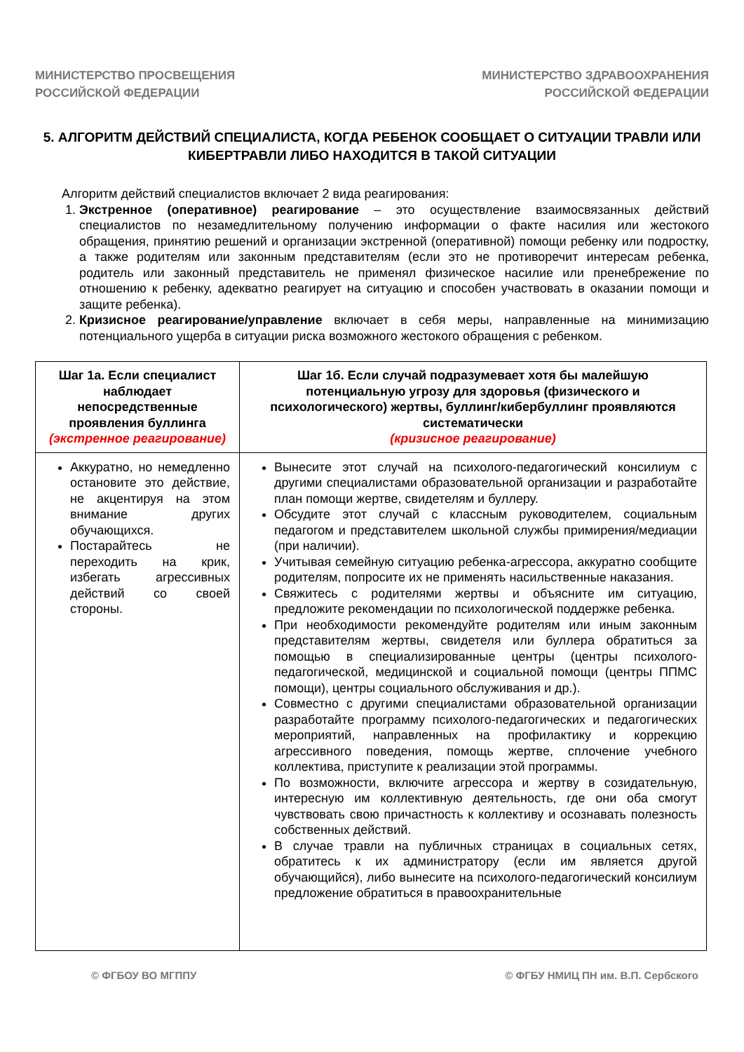МИНИСТЕРСТВО ПРОСВЕЩЕНИЯ
РОССИЙСКОЙ ФЕДЕРАЦИИ
МИНИСТЕРСТВО ЗДРАВООХРАНЕНИЯ
РОССИЙСКОЙ ФЕДЕРАЦИИ
5. АЛГОРИТМ ДЕЙСТВИЙ СПЕЦИАЛИСТА, КОГДА РЕБЕНОК СООБЩАЕТ О СИТУАЦИИ ТРАВЛИ ИЛИ КИБЕРТРАВЛИ ЛИБО НАХОДИТСЯ В ТАКОЙ СИТУАЦИИ
Алгоритм действий специалистов включает 2 вида реагирования:
1. Экстренное (оперативное) реагирование – это осуществление взаимосвязанных действий специалистов по незамедлительному получению информации о факте насилия или жестокого обращения, принятию решений и организации экстренной (оперативной) помощи ребенку или подростку, а также родителям или законным представителям (если это не противоречит интересам ребенка, родитель или законный представитель не применял физическое насилие или пренебрежение по отношению к ребенку, адекватно реагирует на ситуацию и способен участвовать в оказании помощи и защите ребенка).
2. Кризисное реагирование/управление включает в себя меры, направленные на минимизацию потенциального ущерба в ситуации риска возможного жестокого обращения с ребенком.
| Шаг 1а. Если специалист наблюдает непосредственные проявления буллинга (экстренное реагирование) | Шаг 1б. Если случай подразумевает хотя бы малейшую потенциальную угрозу для здоровья (физического и психологического) жертвы, буллинг/кибербуллинг проявляются систематически (кризисное реагирование) |
| --- | --- |
| Аккуратно, но немедленно остановите это действие, не акцентируя на этом внимание других обучающихся. Постарайтесь не переходить на крик, избегать агрессивных действий со своей стороны. | Вынесите этот случай на психолого-педагогический консилиум с другими специалистами образовательной организации и разработайте план помощи жертве, свидетелям и буллеру. Обсудите этот случай с классным руководителем, социальным педагогом и представителем школьной службы примирения/медиации (при наличии). Учитывая семейную ситуацию ребенка-агрессора, аккуратно сообщите родителям, попросите их не применять насильственные наказания. Свяжитесь с родителями жертвы и объясните им ситуацию, предложите рекомендации по психологической поддержке ребенка. При необходимости рекомендуйте родителям или иным законным представителям жертвы, свидетеля или буллера обратиться за помощью в специализированные центры (центры психолого-педагогической, медицинской и социальной помощи (центры ППМС помощи), центры социального обслуживания и др.). Совместно с другими специалистами образовательной организации разработайте программу психолого-педагогических и педагогических мероприятий, направленных на профилактику и коррекцию агрессивного поведения, помощь жертве, сплочение учебного коллектива, приступите к реализации этой программы. По возможности, включите агрессора и жертву в созидательную, интересную им коллективную деятельность, где они оба смогут чувствовать свою причастность к коллективу и осознавать полезность собственных действий. В случае травли на публичных страницах в социальных сетях, обратитесь к их администратору (если им является другой обучающийся), либо вынесите на психолого-педагогический консилиум предложение обратиться в правоохранительные |
© ФГБОУ ВО МГППУ © ФГБУ НМИЦ ПН им. В.П. Сербского